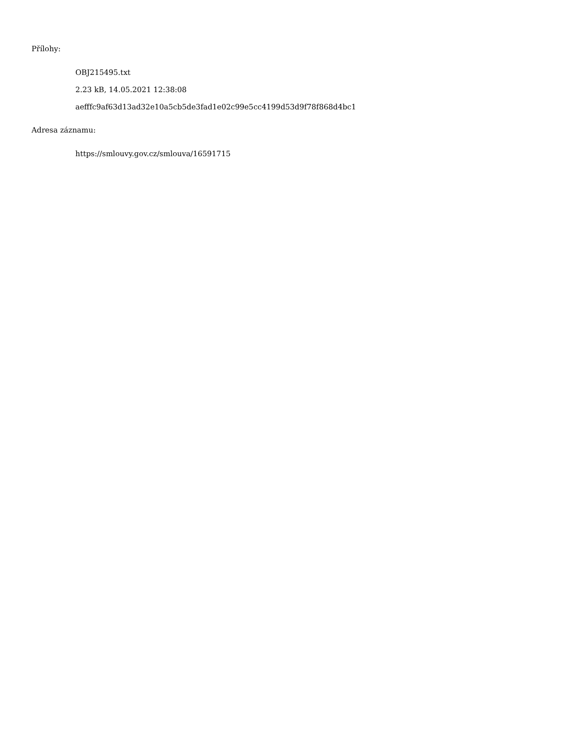Přílohy:
OBJ215495.txt
2.23 kB, 14.05.2021 12:38:08
aefffc9af63d13ad32e10a5cb5de3fad1e02c99e5cc4199d53d9f78f868d4bc1
Adresa záznamu:
https://smlouvy.gov.cz/smlouva/16591715